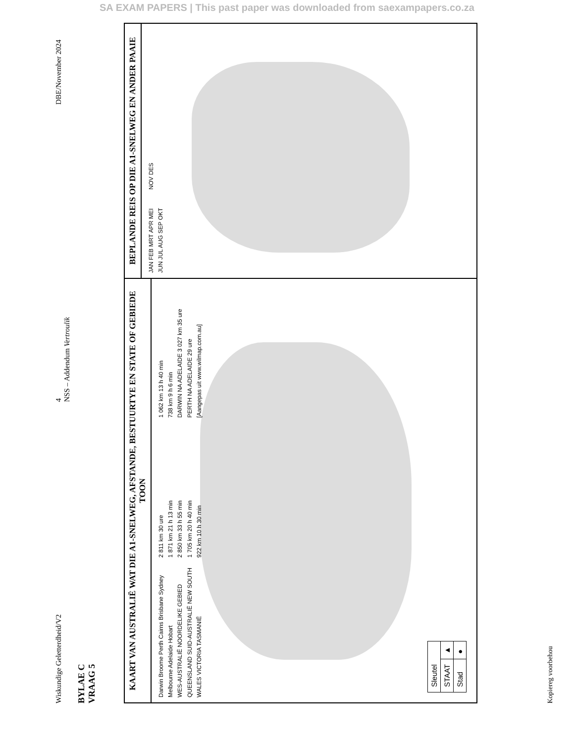SA EXAM PAPERS | This past paper was downloaded from saexampapers.co.za
Wiskundige Geletterdheid/V2 4
NSS – Addendum Vertroulik DBE/November 2024
BYLAE C
VRAAG 5
KAART VAN AUSTRALIË WAT DIE A1-SNELWEG, AFSTANDE, BESTUURTYE EN STATE OF GEBIEDE TOON
Darwin Broome Perth Cairns Brisbane Sydney Melbourne Adelaide Hobart
WES-AUSTRALIË NOORDELIKE GEBIED QUEENSLAND SUID-AUSTRALIË NEW SOUTH WALES VICTORIA TASMANIË
2 811 km 30 ure
1 871 km 21 h 13 min
2 850 km 33 h 55 min
1 705 km 20 h 40 min
922 km 10 h 30 min
1 062 km 13 h 40 min
738 km 9 h 6 min
DARWIN NA ADELAIDE 3 027 km 35 ure
PERTH NA ADELAIDE 29 ure
[Aangepas uit www.wilmap.com.au]
| Sleutel | |
| STAAT | ▲ |
| Stad | ● |
BEPLANDE REIS OP DIE A1-SNELWEG EN ANDER PAAIE
JAN FEB MRT APR MEI JUN JUL AUG SEP OKT NOV DES
Kopiereg voorbehou